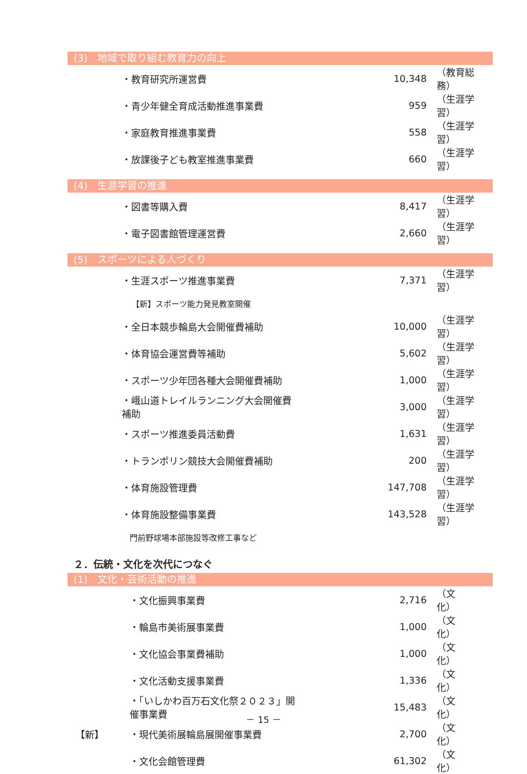(3)　地域で取り組む教育力の向上
| | ・教育研究所運営費 | 10,348 | （教育総務） |
| | ・青少年健全育成活動推進事業費 | 959 | （生涯学習） |
| | ・家庭教育推進事業費 | 558 | （生涯学習） |
| | ・放課後子ども教室推進事業費 | 660 | （生涯学習） |
(4)　生涯学習の推進
| | ・図書等購入費 | 8,417 | （生涯学習） |
| | ・電子図書館管理運営費 | 2,660 | （生涯学習） |
(5)　スポーツによる人づくり
| | ・生涯スポーツ推進事業費 | 7,371 | （生涯学習） |
| | 【新】スポーツ能力発見教室開催 | | |
| | ・全日本競歩輪島大会開催費補助 | 10,000 | （生涯学習） |
| | ・体育協会運営費等補助 | 5,602 | （生涯学習） |
| | ・スポーツ少年団各種大会開催費補助 | 1,000 | （生涯学習） |
| | ・峨山道トレイルランニング大会開催費補助 | 3,000 | （生涯学習） |
| | ・スポーツ推進委員活動費 | 1,631 | （生涯学習） |
| | ・トランポリン競技大会開催費補助 | 200 | （生涯学習） |
| | ・体育施設管理費 | 147,708 | （生涯学習） |
| | ・体育施設整備事業費 | 143,528 | （生涯学習） |
| | 門前野球場本部施設等改修工事など | | |
２．伝統・文化を次代につなぐ
(1)　文化・芸術活動の推進
| | ・文化振興事業費 | 2,716 | （文 化） |
| | ・輪島市美術展事業費 | 1,000 | （文 化） |
| | ・文化協会事業費補助 | 1,000 | （文 化） |
| | ・文化活動支援事業費 | 1,336 | （文 化） |
| | ・「いしかわ百万石文化祭２０２３」開催事業費 | 15,483 | （文 化） |
| 【新】 | ・現代美術展輪島展開催事業費 | 2,700 | （文 化） |
| | ・文化会館管理費 | 61,302 | （文 化） |
－ 15 －